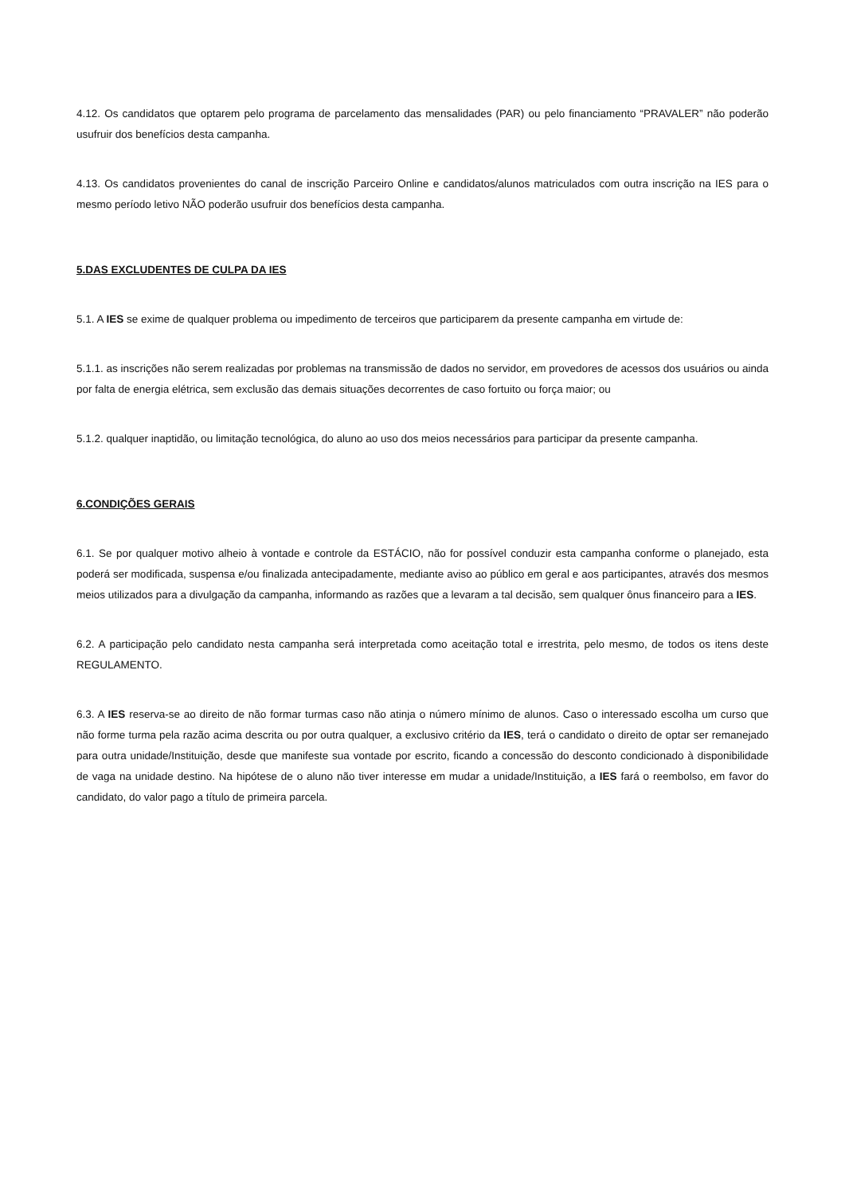4.12. Os candidatos que optarem pelo programa de parcelamento das mensalidades (PAR) ou pelo financiamento “PRAVALER” não poderão usufruir dos benefícios desta campanha.
4.13. Os candidatos provenientes do canal de inscrição Parceiro Online e candidatos/alunos matriculados com outra inscrição na IES para o mesmo período letivo NÃO poderão usufruir dos benefícios desta campanha.
5.DAS EXCLUDENTES DE CULPA DA IES
5.1. A IES se exime de qualquer problema ou impedimento de terceiros que participarem da presente campanha em virtude de:
5.1.1. as inscrições não serem realizadas por problemas na transmissão de dados no servidor, em provedores de acessos dos usuários ou ainda por falta de energia elétrica, sem exclusão das demais situações decorrentes de caso fortuito ou força maior; ou
5.1.2. qualquer inaptidão, ou limitação tecnológica, do aluno ao uso dos meios necessários para participar da presente campanha.
6.CONDIÇÕES GERAIS
6.1. Se por qualquer motivo alheio à vontade e controle da ESTÁCIO, não for possível conduzir esta campanha conforme o planejado, esta poderá ser modificada, suspensa e/ou finalizada antecipadamente, mediante aviso ao público em geral e aos participantes, através dos mesmos meios utilizados para a divulgação da campanha, informando as razões que a levaram a tal decisão, sem qualquer ônus financeiro para a IES.
6.2. A participação pelo candidato nesta campanha será interpretada como aceitação total e irrestrita, pelo mesmo, de todos os itens deste REGULAMENTO.
6.3. A IES reserva-se ao direito de não formar turmas caso não atinja o número mínimo de alunos. Caso o interessado escolha um curso que não forme turma pela razão acima descrita ou por outra qualquer, a exclusivo critério da IES, terá o candidato o direito de optar ser remanejado para outra unidade/Instituição, desde que manifeste sua vontade por escrito, ficando a concessão do desconto condicionado à disponibilidade de vaga na unidade destino. Na hipótese de o aluno não tiver interesse em mudar a unidade/Instituição, a IES fará o reembolso, em favor do candidato, do valor pago a título de primeira parcela.